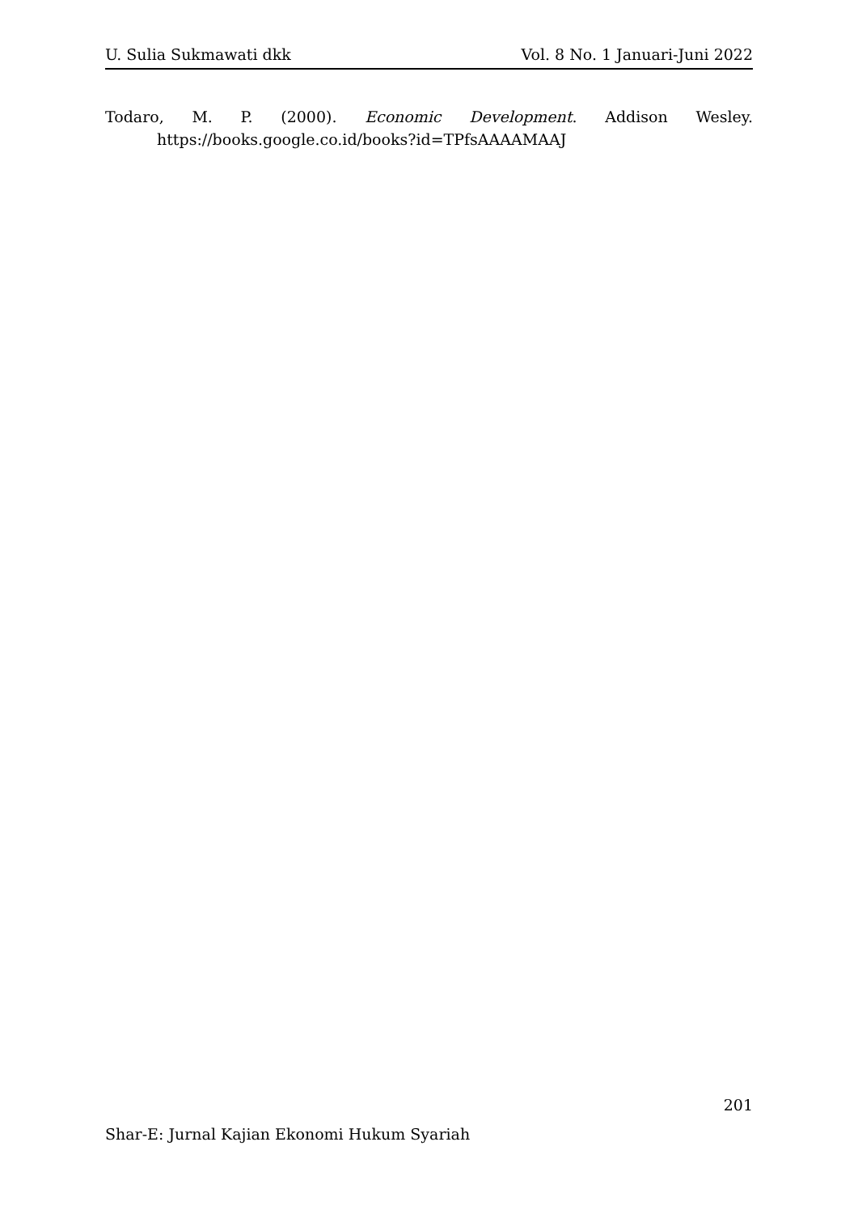U. Sulia Sukmawati dkk Vol. 8 No. 1 Januari-Juni 2022
Todaro, M. P. (2000). Economic Development. Addison Wesley. https://books.google.co.id/books?id=TPfsAAAAMAAJ
201
Shar-E: Jurnal Kajian Ekonomi Hukum Syariah